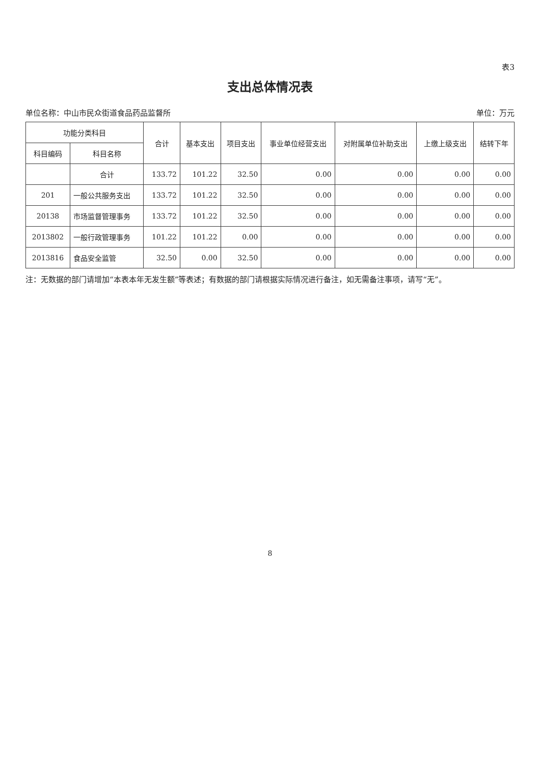表3
支出总体情况表
单位名称：中山市民众街道食品药品监督所 单位：万元
| 功能分类科目 | | 合计 | 基本支出 | 项目支出 | 事业单位经营支出 | 对附属单位补助支出 | 上缴上级支出 | 结转下年 |
| --- | --- | --- | --- | --- | --- | --- | --- | --- |
| 科目编码 | 科目名称 | | | | | | | |
| | 合计 | 133.72 | 101.22 | 32.50 | 0.00 | 0.00 | 0.00 | 0.00 |
| 201 | 一般公共服务支出 | 133.72 | 101.22 | 32.50 | 0.00 | 0.00 | 0.00 | 0.00 |
| 20138 | 市场监督管理事务 | 133.72 | 101.22 | 32.50 | 0.00 | 0.00 | 0.00 | 0.00 |
| 2013802 | 一般行政管理事务 | 101.22 | 101.22 | 0.00 | 0.00 | 0.00 | 0.00 | 0.00 |
| 2013816 | 食品安全监管 | 32.50 | 0.00 | 32.50 | 0.00 | 0.00 | 0.00 | 0.00 |
注：无数据的部门请增加“本表本年无发生额”等表述；有数据的部门请根据实际情况进行备注，如无需备注事项，请写“无”。
8